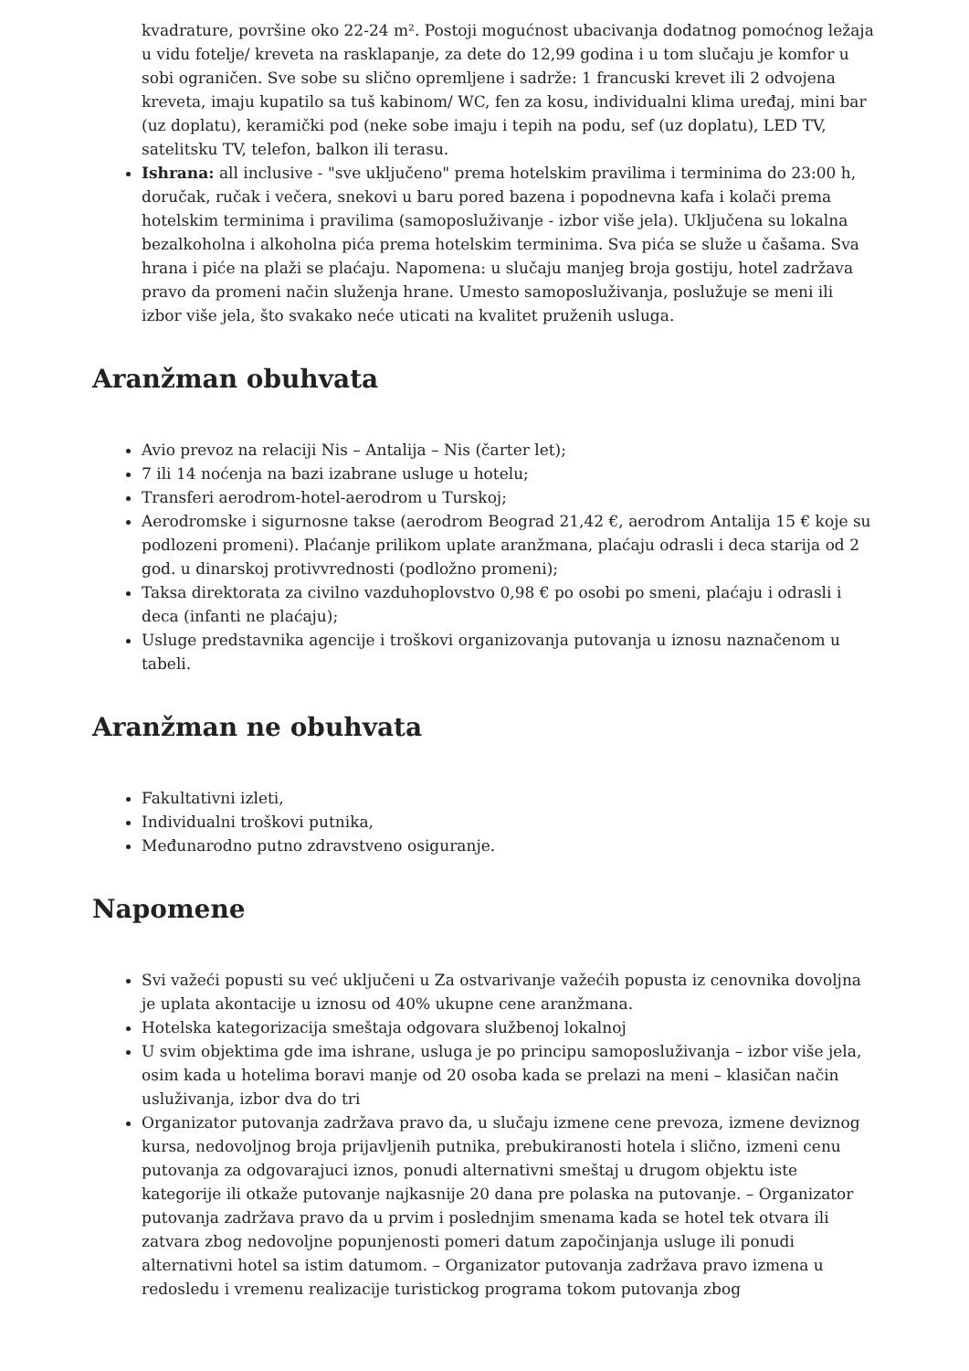kvadrature, površine oko 22-24 m². Postoji mogućnost ubacivanja dodatnog pomoćnog ležaja u vidu fotelje/ kreveta na rasklapanje, za dete do 12,99 godina i u tom slučaju je komfor u sobi ograničen. Sve sobe su slično opremljene i sadrže: 1 francuski krevet ili 2 odvojena kreveta, imaju kupatilo sa tuš kabinom/ WC, fen za kosu, individualni klima uređaj, mini bar (uz doplatu), keramički pod (neke sobe imaju i tepih na podu, sef (uz doplatu), LED TV, satelitsku TV, telefon, balkon ili terasu.
Ishrana: all inclusive - "sve uključeno" prema hotelskim pravilima i terminima do 23:00 h, doručak, ručak i večera, snekovi u baru pored bazena i popodnevna kafa i kolači prema hotelskim terminima i pravilima (samoposluživanje - izbor više jela). Uključena su lokalna bezalkoholna i alkoholna pića prema hotelskim terminima. Sva pića se služe u čašama. Sva hrana i piće na plaži se plaćaju. Napomena: u slučaju manjeg broja gostiju, hotel zadržava pravo da promeni način služenja hrane. Umesto samoposluživanja, poslužuje se meni ili izbor više jela, što svakako neće uticati na kvalitet pruženih usluga.
Aranžman obuhvata
Avio prevoz na relaciji Nis – Antalija – Nis (čarter let);
7 ili 14 noćenja na bazi izabrane usluge u hotelu;
Transferi aerodrom-hotel-aerodrom u Turskoj;
Aerodromske i sigurnosne takse (aerodrom Beograd 21,42 €, aerodrom Antalija 15 € koje su podlozeni promeni). Plaćanje prilikom uplate aranžmana, plaćaju odrasli i deca starija od 2 god. u dinarskoj protivvrednosti (podložno promeni);
Taksa direktorata za civilno vazduhoplovstvo 0,98 € po osobi po smeni, plaćaju i odrasli i deca (infanti ne plaćaju);
Usluge predstavnika agencije i troškovi organizovanja putovanja u iznosu naznačenom u tabeli.
Aranžman ne obuhvata
Fakultativni izleti,
Individualni troškovi putnika,
Međunarodno putno zdravstveno osiguranje.
Napomene
Svi važeći popusti su već uključeni u Za ostvarivanje važećih popusta iz cenovnika dovoljna je uplata akontacije u iznosu od 40% ukupne cene aranžmana.
Hotelska kategorizacija smeštaja odgovara službenoj lokalnoj
U svim objektima gde ima ishrane, usluga je po principu samoposluživanja – izbor više jela, osim kada u hotelima boravi manje od 20 osoba kada se prelazi na meni – klasičan način usluživanja, izbor dva do tri
Organizator putovanja zadržava pravo da, u slučaju izmene cene prevoza, izmene deviznog kursa, nedovoljnog broja prijavljenih putnika, prebukiranosti hotela i slično, izmeni cenu putovanja za odgovarajuci iznos, ponudi alternativni smeštaj u drugom objektu iste kategorije ili otkaže putovanje najkasnije 20 dana pre polaska na putovanje. – Organizator putovanja zadržava pravo da u prvim i poslednjim smenama kada se hotel tek otvara ili zatvara zbog nedovoljne popunjenosti pomeri datum započinjanja usluge ili ponudi alternativni hotel sa istim datumom. – Organizator putovanja zadržava pravo izmena u redosledu i vremenu realizacije turistickog programa tokom putovanja zbog